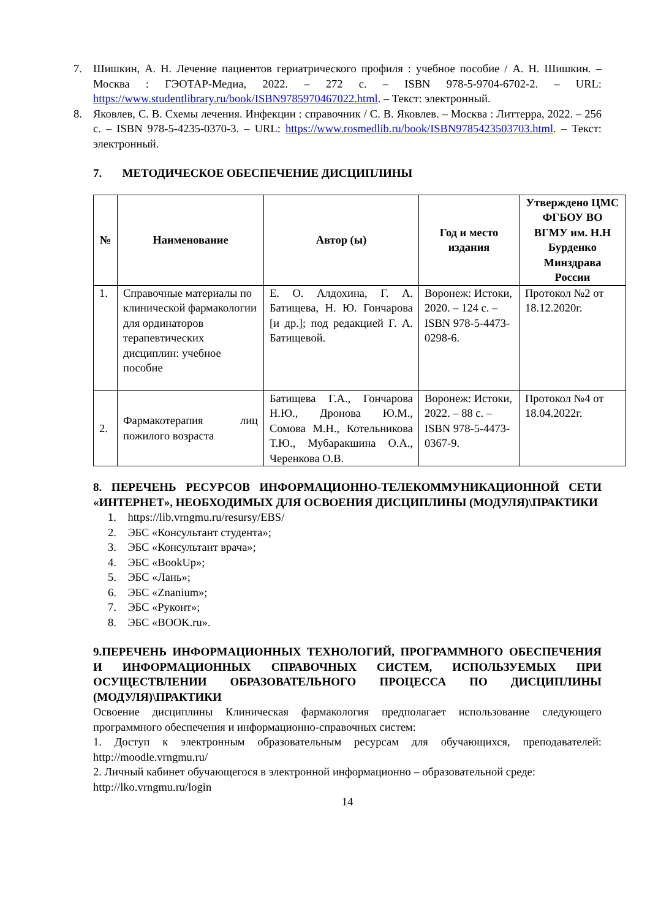7. Шишкин, А. Н. Лечение пациентов гериатрического профиля : учебное пособие / А. Н. Шишкин. – Москва : ГЭОТАР-Медиа, 2022. – 272 с. – ISBN 978-5-9704-6702-2. – URL: https://www.studentlibrary.ru/book/ISBN9785970467022.html. – Текст: электронный.
8. Яковлев, С. В. Схемы лечения. Инфекции : справочник / С. В. Яковлев. – Москва : Литтерра, 2022. – 256 с. – ISBN 978-5-4235-0370-3. – URL: https://www.rosmedlib.ru/book/ISBN9785423503703.html. – Текст: электронный.
7. МЕТОДИЧЕСКОЕ ОБЕСПЕЧЕНИЕ ДИСЦИПЛИНЫ
| № | Наименование | Автор (ы) | Год и место издания | Утверждено ЦМС ФГБОУ ВО ВГМУ им. Н.Н Бурденко Минздрава России |
| --- | --- | --- | --- | --- |
| 1. | Справочные материалы по клинической фармакологии для ординаторов терапевтических дисциплин: учебное пособие | Е. О. Алдохина, Г. А. Батищева, Н. Ю. Гончарова [и др.]; под редакцией Г. А. Батищевой. | Воронеж: Истоки, 2020. – 124 с. – ISBN 978-5-4473-0298-6. | Протокол №2 от 18.12.2020г. |
| 2. | Фармакотерапия лиц пожилого возраста | Батищева Г.А., Гончарова Н.Ю., Дронова Ю.М., Сомова М.Н., Котельникова Т.Ю., Мубаракшина О.А., Черенкова О.В. | Воронеж: Истоки, 2022. – 88 с. – ISBN 978-5-4473-0367-9. | Протокол №4 от 18.04.2022г. |
8. ПЕРЕЧЕНЬ РЕСУРСОВ ИНФОРМАЦИОННО-ТЕЛЕКОММУНИКАЦИОННОЙ СЕТИ «ИНТЕРНЕТ», НЕОБХОДИМЫХ ДЛЯ ОСВОЕНИЯ ДИСЦИПЛИНЫ (МОДУЛЯ)\ПРАКТИКИ
1. https://lib.vrngmu.ru/resursy/EBS/
2. ЭБС «Консультант студента»;
3. ЭБС «Консультант врача»;
4. ЭБС «BookUp»;
5. ЭБС «Лань»;
6. ЭБС «Znanium»;
7. ЭБС «Руконт»;
8. ЭБС «BOOK.ru».
9.ПЕРЕЧЕНЬ ИНФОРМАЦИОННЫХ ТЕХНОЛОГИЙ, ПРОГРАММНОГО ОБЕСПЕЧЕНИЯ И ИНФОРМАЦИОННЫХ СПРАВОЧНЫХ СИСТЕМ, ИСПОЛЬЗУЕМЫХ ПРИ ОСУЩЕСТВЛЕНИИ ОБРАЗОВАТЕЛЬНОГО ПРОЦЕССА ПО ДИСЦИПЛИНЫ (МОДУЛЯ)\ПРАКТИКИ
Освоение дисциплины Клиническая фармакология предполагает использование следующего программного обеспечения и информационно-справочных систем:
1. Доступ к электронным образовательным ресурсам для обучающихся, преподавателей: http://moodle.vrngmu.ru/
2. Личный кабинет обучающегося в электронной информационно – образовательной среде:
http://lko.vrngmu.ru/login
14